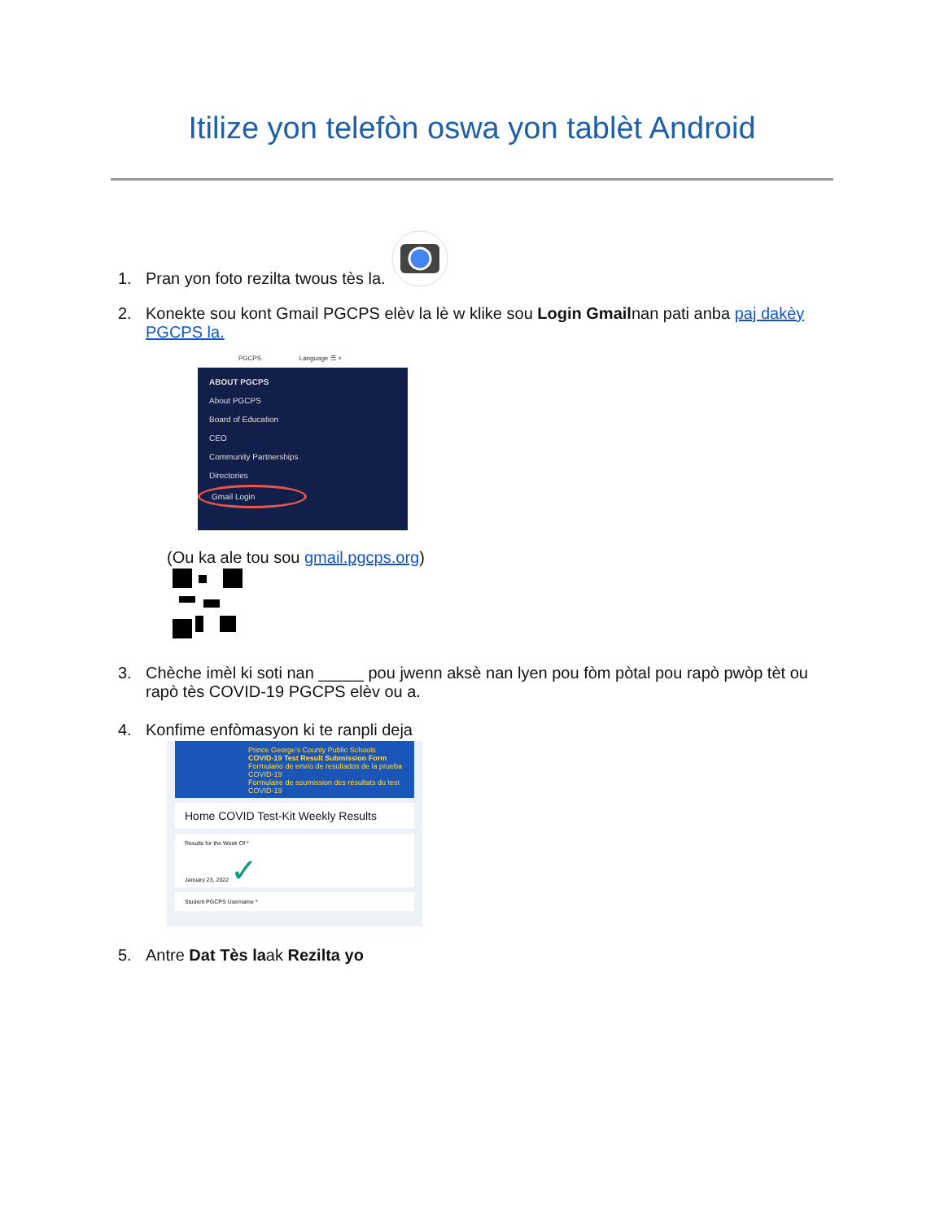Itilize yon telefòn oswa yon tablèt Android
1. Pran yon foto rezilta twous tès la.
2. Konekte sou kont Gmail PGCPS elèv la lè w klike sou Login Gmailnan pati anba paj dakèy PGCPS la.
PGCPS Language ☰ ⌕
ABOUT PGCPS
About PGCPS
Board of Education
CEO
Community Partnerships
Directories
Gmail Login
(Ou ka ale tou sou gmail.pgcps.org)
3. Chèche imèl ki soti nan _____ pou jwenn aksè nan lyen pou fòm pòtal pou rapò pwòp tèt ou rapò tès COVID-19 PGCPS elèv ou a.
4. Konfime enfòmasyon ki te ranpli deja
Prince George's County Public Schools
COVID-19 Test Result Submission Form
Formulario de envío de resultados de la prueba COVID-19
Formulaire de soumission des résultats du test COVID-19
Home COVID Test-Kit Weekly Results
Results for the Week Of *
January 23, 2022 ✓
Student PGCPS Username *
5. Antre Dat Tès laak Rezilta yo